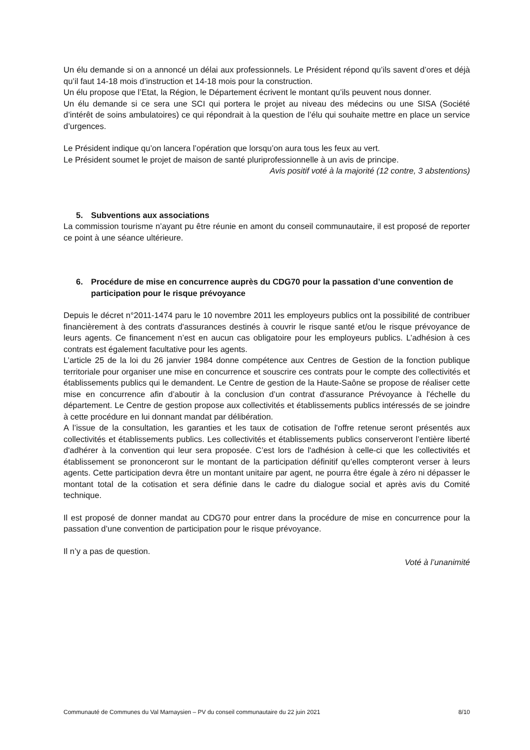Un élu demande si on a annoncé un délai aux professionnels. Le Président répond qu’ils savent d’ores et déjà qu’il faut 14-18 mois d’instruction et 14-18 mois pour la construction.
Un élu propose que l’Etat, la Région, le Département écrivent le montant qu’ils peuvent nous donner.
Un élu demande si ce sera une SCI qui portera le projet au niveau des médecins ou une SISA (Société d’intérêt de soins ambulatoires) ce qui répondrait à la question de l’élu qui souhaite mettre en place un service d’urgences.
Le Président indique qu’on lancera l’opération que lorsqu’on aura tous les feux au vert.
Le Président soumet le projet de maison de santé pluriprofessionnelle à un avis de principe.
Avis positif voté à la majorité (12 contre, 3 abstentions)
5. Subventions aux associations
La commission tourisme n’ayant pu être réunie en amont du conseil communautaire, il est proposé de reporter ce point à une séance ultérieure.
6. Procédure de mise en concurrence auprès du CDG70 pour la passation d’une convention de participation pour le risque prévoyance
Depuis le décret n°2011-1474 paru le 10 novembre 2011 les employeurs publics ont la possibilité de contribuer financièrement à des contrats d'assurances destinés à couvrir le risque santé et/ou le risque prévoyance de leurs agents. Ce financement n’est en aucun cas obligatoire pour les employeurs publics. L’adhésion à ces contrats est également facultative pour les agents.
L’article 25 de la loi du 26 janvier 1984 donne compétence aux Centres de Gestion de la fonction publique territoriale pour organiser une mise en concurrence et souscrire ces contrats pour le compte des collectivités et établissements publics qui le demandent. Le Centre de gestion de la Haute-Saône se propose de réaliser cette mise en concurrence afin d’aboutir à la conclusion d’un contrat d'assurance Prévoyance à l'échelle du département. Le Centre de gestion propose aux collectivités et établissements publics intéressés de se joindre à cette procédure en lui donnant mandat par délibération.
A l’issue de la consultation, les garanties et les taux de cotisation de l'offre retenue seront présentés aux collectivités et établissements publics. Les collectivités et établissements publics conserveront l’entière liberté d'adhérer à la convention qui leur sera proposée. C’est lors de l'adhésion à celle-ci que les collectivités et établissement se prononceront sur le montant de la participation définitif qu’elles compteront verser à leurs agents. Cette participation devra être un montant unitaire par agent, ne pourra être égale à zéro ni dépasser le montant total de la cotisation et sera définie dans le cadre du dialogue social et après avis du Comité technique.
Il est proposé de donner mandat au CDG70 pour entrer dans la procédure de mise en concurrence pour la passation d’une convention de participation pour le risque prévoyance.
Il n’y a pas de question.
Voté à l’unanimité
Communauté de Communes du Val Marnaysien – PV du conseil communautaire du 22 juin 2021 8/10